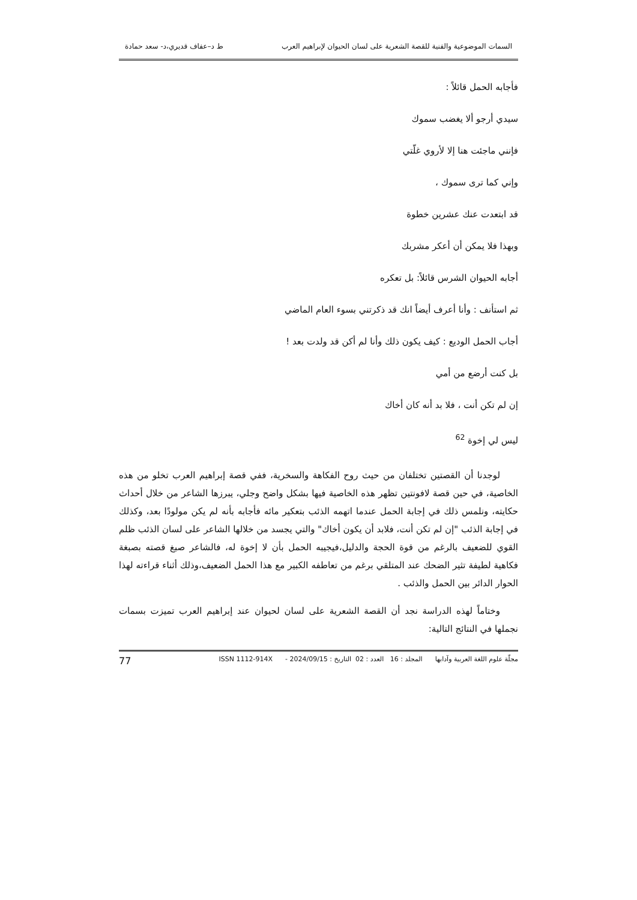السمات الموضوعية والفنية للقصة الشعرية على لسان الحيوان لإبراهيم العرب ط د–عفاف قديري،د- سعد حمادة
فأجابه الحمل قائلاً :
سيدي أرجو ألا يغضب سموك
فإنني ماجئت هنا إلا لأروي غلّتي
وإني كما ترى سموك ،
قد ابتعدت عنك عشرين خطوة
وبهذا فلا يمكن أن أعكر مشربك
أجابه الحيوان الشرس قائلاً: بل تعكره
ثم استأنف : وأنا أعرف أيضاً انك قد ذكرتني بسوء العام الماضي
أجاب الحمل الوديع : كيف يكون ذلك وأنا لم أكن قد ولدت بعد !
بل كنت أرضع من أمي
إن لم تكن أنت ، فلا بد أنه كان أخاك
ليس لي إخوة <sup>62</sup>
لوجدنا أن القصتين تختلفان من حيث روح الفكاهة والسخرية، ففي قصة إبراهيم العرب تخلو من هذه الخاصية، في حين قصة لافونتين تظهر هذه الخاصية فيها بشكل واضح وجلي، يبرزها الشاعر من خلال أحداث حكايته، ونلمس ذلك في إجابة الحمل عندما اتهمه الذئب بتعكير مائه فأجابه بأنه لم يكن مولودًا بعد، وكذلك في إجابة الذئب "إن لم تكن أنت، فلابد أن يكون أخاك" والتي يجسد من خلالها الشاعر على لسان الذئب ظلم القوي للضعيف بالرغم من قوة الحجة والدليل،فيجيبه الحمل بأن لا إخوة له، فالشاعر صبغ قصته بصبغة فكاهية لطيفة تثير الضحك عند المتلقي برغم من تعاطفه الكبير مع هذا الحمل الضعيف،وذلك أثناء قراءته لهذا الحوار الدائر بين الحمل والذئب .
وختاماً لهذه الدراسة نجد أن القصة الشعرية على لسان لحيوان عند إبراهيم العرب تميزت بسمات نجملها في النتائج التالية:
مجلّة علوم اللغة العربية وآدابها المجلد : 16 العدد : 02 التاريخ : 2024/09/15 - ISSN 1112-914X 77